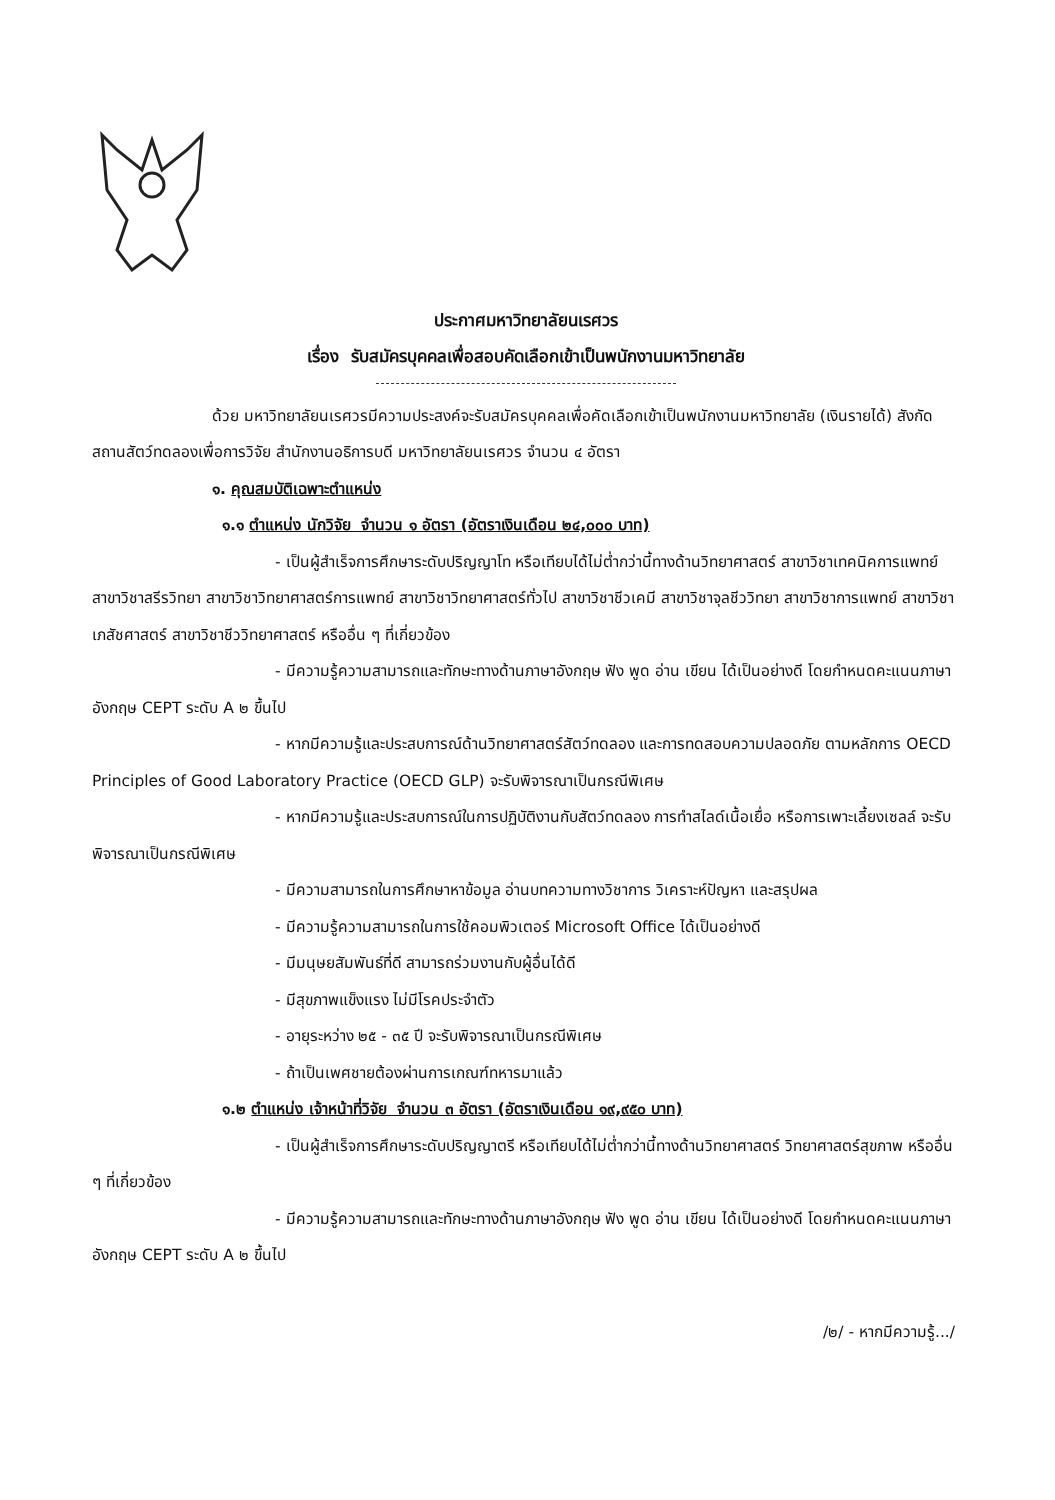ประกาศมหาวิทยาลัยนเรศวร
เรื่อง รับสมัครบุคคลเพื่อสอบคัดเลือกเข้าเป็นพนักงานมหาวิทยาลัย
ด้วย มหาวิทยาลัยนเรศวรมีความประสงค์จะรับสมัครบุคคลเพื่อคัดเลือกเข้าเป็นพนักงานมหาวิทยาลัย (เงินรายได้) สังกัด สถานสัตว์ทดลองเพื่อการวิจัย สำนักงานอธิการบดี มหาวิทยาลัยนเรศวร จำนวน ๔ อัตรา
๑. คุณสมบัติเฉพาะตำแหน่ง
๑.๑ ตำแหน่ง นักวิจัย จำนวน ๑ อัตรา (อัตราเงินเดือน ๒๔,๐๐๐ บาท)
- เป็นผู้สำเร็จการศึกษาระดับปริญญาโท หรือเทียบได้ไม่ต่ำกว่านี้ทางด้านวิทยาศาสตร์ สาขาวิชาเทคนิคการแพทย์ สาขาวิชาสรีรวิทยา สาขาวิชาวิทยาศาสตร์การแพทย์ สาขาวิชาวิทยาศาสตร์ทั่วไป สาขาวิชาชีวเคมี สาขาวิชาจุลชีววิทยา สาขาวิชาการแพทย์ สาขาวิชาเภสัชศาสตร์ สาขาวิชาชีววิทยาศาสตร์ หรืออื่น ๆ ที่เกี่ยวข้อง
- มีความรู้ความสามารถและทักษะทางด้านภาษาอังกฤษ ฟัง พูด อ่าน เขียน ได้เป็นอย่างดี โดยกำหนดคะแนนภาษาอังกฤษ CEPT ระดับ A ๒ ขึ้นไป
- หากมีความรู้และประสบการณ์ด้านวิทยาศาสตร์สัตว์ทดลอง และการทดสอบความปลอดภัย ตามหลักการ OECD Principles of Good Laboratory Practice (OECD GLP) จะรับพิจารณาเป็นกรณีพิเศษ
- หากมีความรู้และประสบการณ์ในการปฏิบัติงานกับสัตว์ทดลอง การทำสไลด์เนื้อเยื่อ หรือการเพาะเลี้ยงเซลล์ จะรับพิจารณาเป็นกรณีพิเศษ
- มีความสามารถในการศึกษาหาข้อมูล อ่านบทความทางวิชาการ วิเคราะห์ปัญหา และสรุปผล
- มีความรู้ความสามารถในการใช้คอมพิวเตอร์ Microsoft Office ได้เป็นอย่างดี
- มีมนุษยสัมพันธ์ที่ดี สามารถร่วมงานกับผู้อื่นได้ดี
- มีสุขภาพแข็งแรง ไม่มีโรคประจำตัว
- อายุระหว่าง ๒๕ - ๓๕ ปี จะรับพิจารณาเป็นกรณีพิเศษ
- ถ้าเป็นเพศชายต้องผ่านการเกณฑ์ทหารมาแล้ว
๑.๒ ตำแหน่ง เจ้าหน้าที่วิจัย จำนวน ๓ อัตรา (อัตราเงินเดือน ๑๙,๙๕๐ บาท)
- เป็นผู้สำเร็จการศึกษาระดับปริญญาตรี หรือเทียบได้ไม่ต่ำกว่านี้ทางด้านวิทยาศาสตร์ วิทยาศาสตร์สุขภาพ หรืออื่น ๆ ที่เกี่ยวข้อง
- มีความรู้ความสามารถและทักษะทางด้านภาษาอังกฤษ ฟัง พูด อ่าน เขียน ได้เป็นอย่างดี โดยกำหนดคะแนนภาษาอังกฤษ CEPT ระดับ A ๒ ขึ้นไป
/๒/ - หากมีความรู้.../